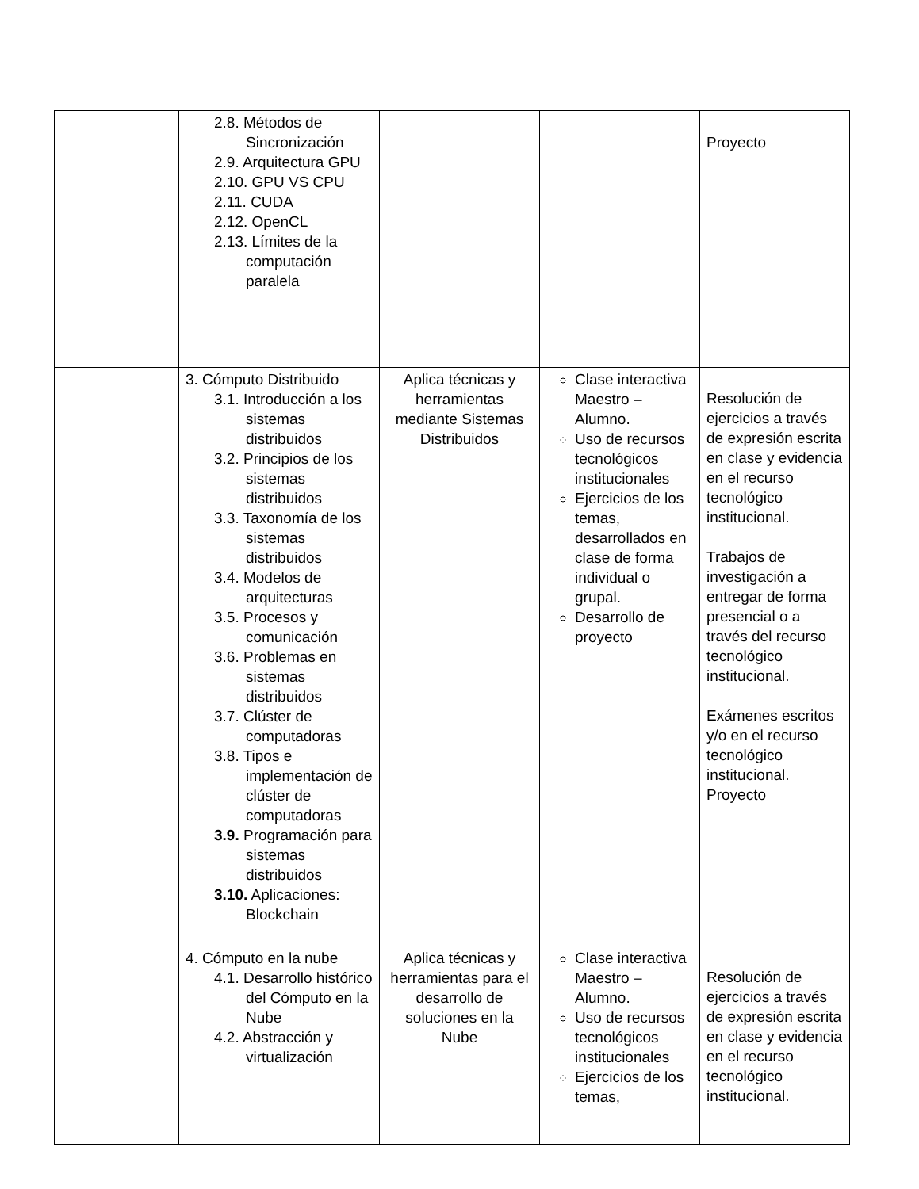| | 2.8. Métodos de Sincronización 2.9. Arquitectura GPU 2.10. GPU VS CPU 2.11. CUDA 2.12. OpenCL 2.13. Límites de la computación paralela | | | Proyecto |
| | 3. Cómputo Distribuido 3.1. Introducción a los sistemas distribuidos 3.2. Principios de los sistemas distribuidos 3.3. Taxonomía de los sistemas distribuidos 3.4. Modelos de arquitecturas 3.5. Procesos y comunicación 3.6. Problemas en sistemas distribuidos 3.7. Clúster de computadoras 3.8. Tipos e implementación de clúster de computadoras 3.9. Programación para sistemas distribuidos 3.10. Aplicaciones: Blockchain | Aplica técnicas y herramientas mediante Sistemas Distribuidos | Clase interactiva Maestro – Alumno. Uso de recursos tecnológicos institucionales Ejercicios de los temas, desarrollados en clase de forma individual o grupal. Desarrollo de proyecto | Resolución de ejercicios a través de expresión escrita en clase y evidencia en el recurso tecnológico institucional. Trabajos de investigación a entregar de forma presencial o a través del recurso tecnológico institucional. Exámenes escritos y/o en el recurso tecnológico institucional. Proyecto |
| | 4. Cómputo en la nube 4.1. Desarrollo histórico del Cómputo en la Nube 4.2. Abstracción y virtualización | Aplica técnicas y herramientas para el desarrollo de soluciones en la Nube | Clase interactiva Maestro – Alumno. Uso de recursos tecnológicos institucionales Ejercicios de los temas, | Resolución de ejercicios a través de expresión escrita en clase y evidencia en el recurso tecnológico institucional. |